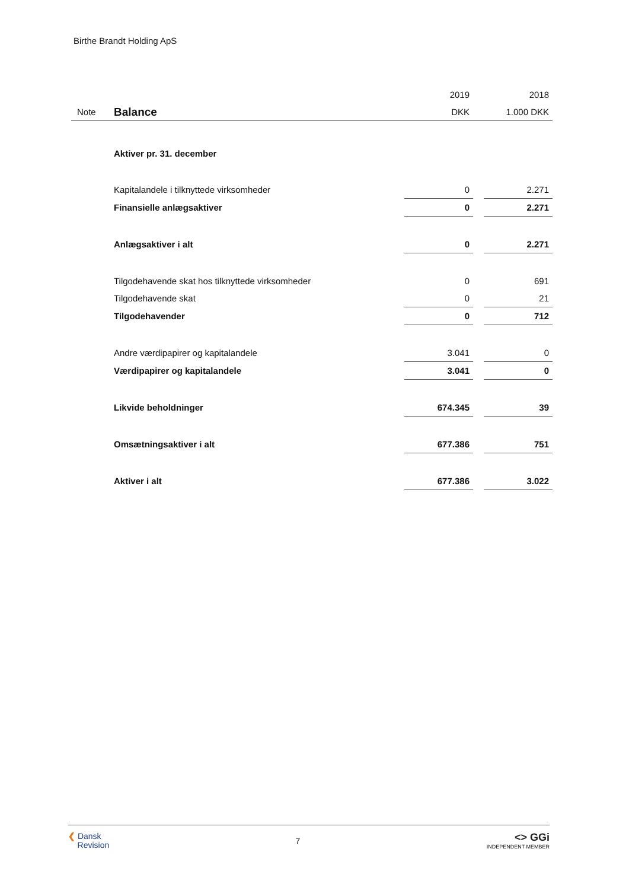Birthe Brandt Holding ApS
| | | 2019 | | 2018 |
| Note | Balance | DKK | | 1.000 DKK |
| | Aktiver pr. 31. december | | | |
| | Kapitalandele i tilknyttede virksomheder | 0 | | 2.271 |
| | Finansielle anlægsaktiver | 0 | | 2.271 |
| | Anlægsaktiver i alt | 0 | | 2.271 |
| | Tilgodehavende skat hos tilknyttede virksomheder | 0 | | 691 |
| | Tilgodehavende skat | 0 | | 21 |
| | Tilgodehavender | 0 | | 712 |
| | Andre værdipapirer og kapitalandele | 3.041 | | 0 |
| | Værdipapirer og kapitalandele | 3.041 | | 0 |
| | Likvide beholdninger | 674.345 | | 39 |
| | Omsætningsaktiver i alt | 677.386 | | 751 |
| | Aktiver i alt | 677.386 | | 3.022 |
❮ Dansk
Revision
7
<> GGi
INDEPENDENT MEMBER